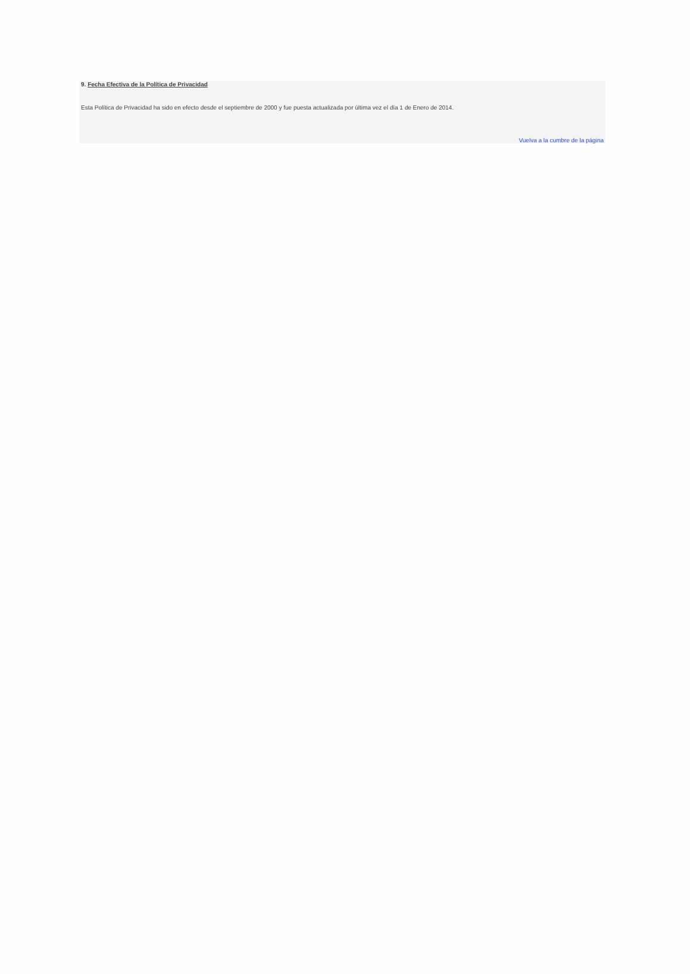9. Fecha Efectiva de la Política de Privacidad
Esta Política de Privacidad ha sido en efecto desde el septiembre de 2000 y fue puesta actualizada por última vez el día 1 de Enero de 2014.
Vuelva a la cumbre de la página